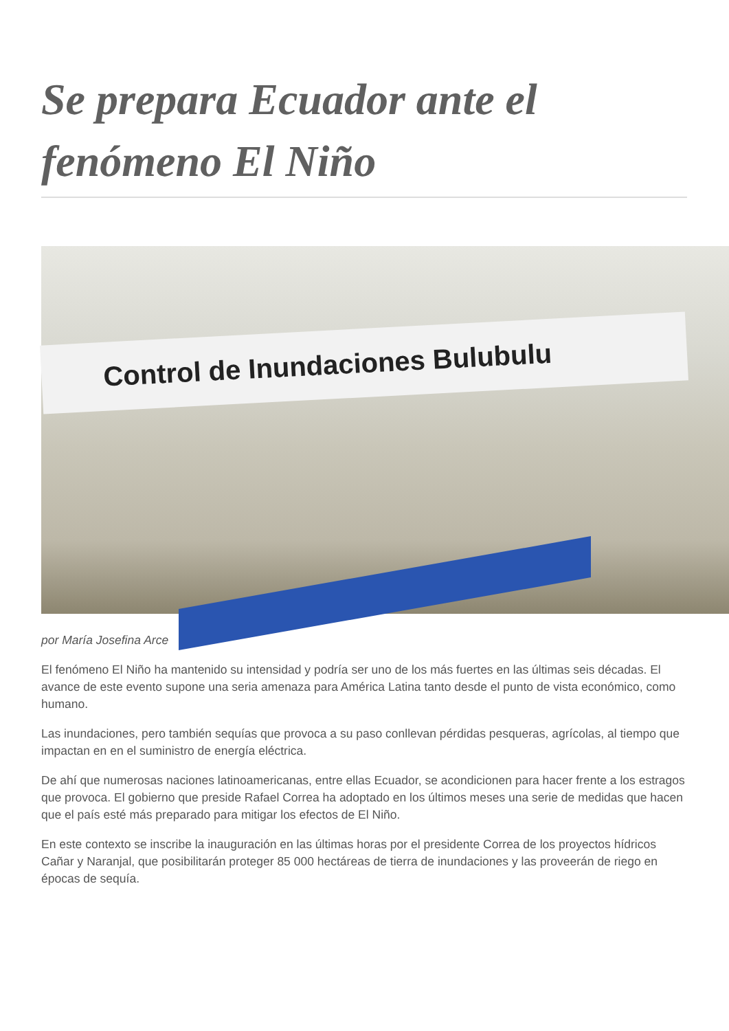Se prepara Ecuador ante el fenómeno El Niño
Control de Inundaciones Bulubulu
por María Josefina Arce
El fenómeno El Niño ha mantenido su intensidad y podría ser uno de los más fuertes en las últimas seis décadas. El avance de este evento supone una seria amenaza para América Latina tanto desde el punto de vista económico, como humano.
Las inundaciones, pero también sequías que provoca a su paso conllevan pérdidas pesqueras, agrícolas, al tiempo que impactan en en el suministro de energía eléctrica.
De ahí que numerosas naciones latinoamericanas, entre ellas Ecuador, se acondicionen para hacer frente a los estragos que provoca. El gobierno que preside Rafael Correa ha adoptado en los últimos meses una serie de medidas que hacen que el país esté más preparado para mitigar los efectos de El Niño.
En este contexto se inscribe la inauguración en las últimas horas por el presidente Correa de los proyectos hídricos Cañar y Naranjal, que posibilitarán proteger 85 000 hectáreas de tierra de inundaciones y las proveerán de riego en épocas de sequía.